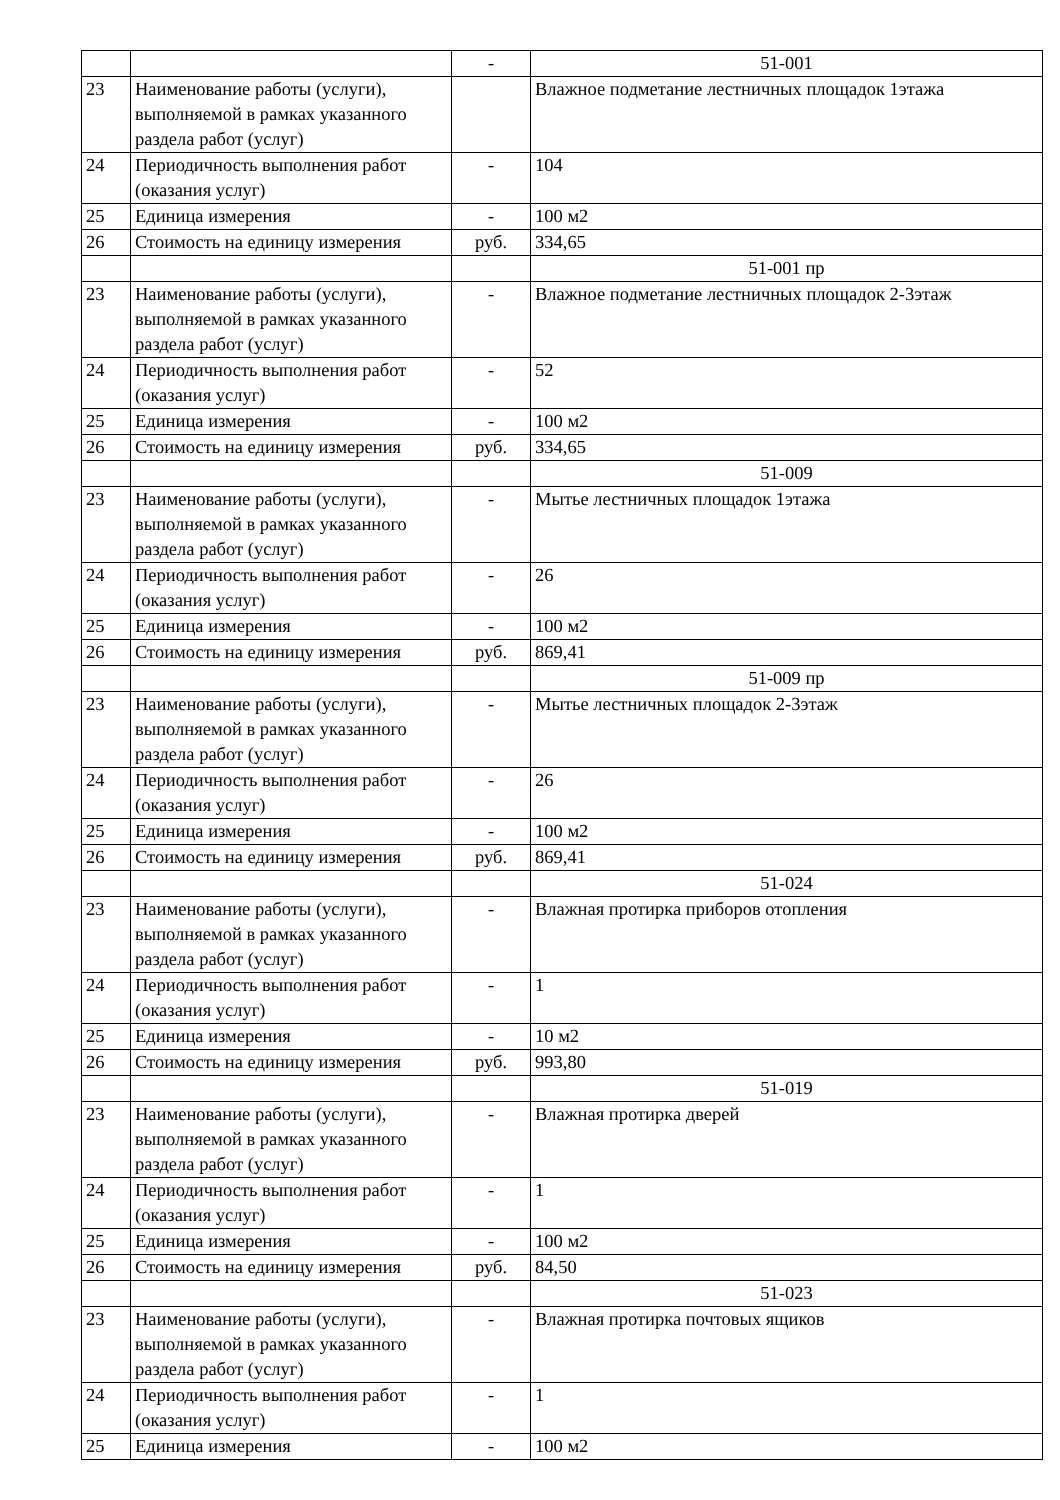| | | - | 51-001 |
| 23 | Наименование работы (услуги), выполняемой в рамках указанного раздела работ (услуг) | | Влажное подметание лестничных площадок 1этажа |
| 24 | Периодичность выполнения работ (оказания услуг) | - | 104 |
| 25 | Единица измерения | - | 100 м2 |
| 26 | Стоимость на единицу измерения | руб. | 334,65 |
| | | | 51-001 пр |
| 23 | Наименование работы (услуги), выполняемой в рамках указанного раздела работ (услуг) | - | Влажное подметание лестничных площадок 2-3этаж |
| 24 | Периодичность выполнения работ (оказания услуг) | - | 52 |
| 25 | Единица измерения | - | 100 м2 |
| 26 | Стоимость на единицу измерения | руб. | 334,65 |
| | | | 51-009 |
| 23 | Наименование работы (услуги), выполняемой в рамках указанного раздела работ (услуг) | - | Мытье лестничных площадок 1этажа |
| 24 | Периодичность выполнения работ (оказания услуг) | - | 26 |
| 25 | Единица измерения | - | 100 м2 |
| 26 | Стоимость на единицу измерения | руб. | 869,41 |
| | | | 51-009 пр |
| 23 | Наименование работы (услуги), выполняемой в рамках указанного раздела работ (услуг) | - | Мытье лестничных площадок 2-3этаж |
| 24 | Периодичность выполнения работ (оказания услуг) | - | 26 |
| 25 | Единица измерения | - | 100 м2 |
| 26 | Стоимость на единицу измерения | руб. | 869,41 |
| | | | 51-024 |
| 23 | Наименование работы (услуги), выполняемой в рамках указанного раздела работ (услуг) | - | Влажная протирка приборов отопления |
| 24 | Периодичность выполнения работ (оказания услуг) | - | 1 |
| 25 | Единица измерения | - | 10 м2 |
| 26 | Стоимость на единицу измерения | руб. | 993,80 |
| | | | 51-019 |
| 23 | Наименование работы (услуги), выполняемой в рамках указанного раздела работ (услуг) | - | Влажная протирка дверей |
| 24 | Периодичность выполнения работ (оказания услуг) | - | 1 |
| 25 | Единица измерения | - | 100 м2 |
| 26 | Стоимость на единицу измерения | руб. | 84,50 |
| | | | 51-023 |
| 23 | Наименование работы (услуги), выполняемой в рамках указанного раздела работ (услуг) | - | Влажная протирка почтовых ящиков |
| 24 | Периодичность выполнения работ (оказания услуг) | - | 1 |
| 25 | Единица измерения | - | 100 м2 |